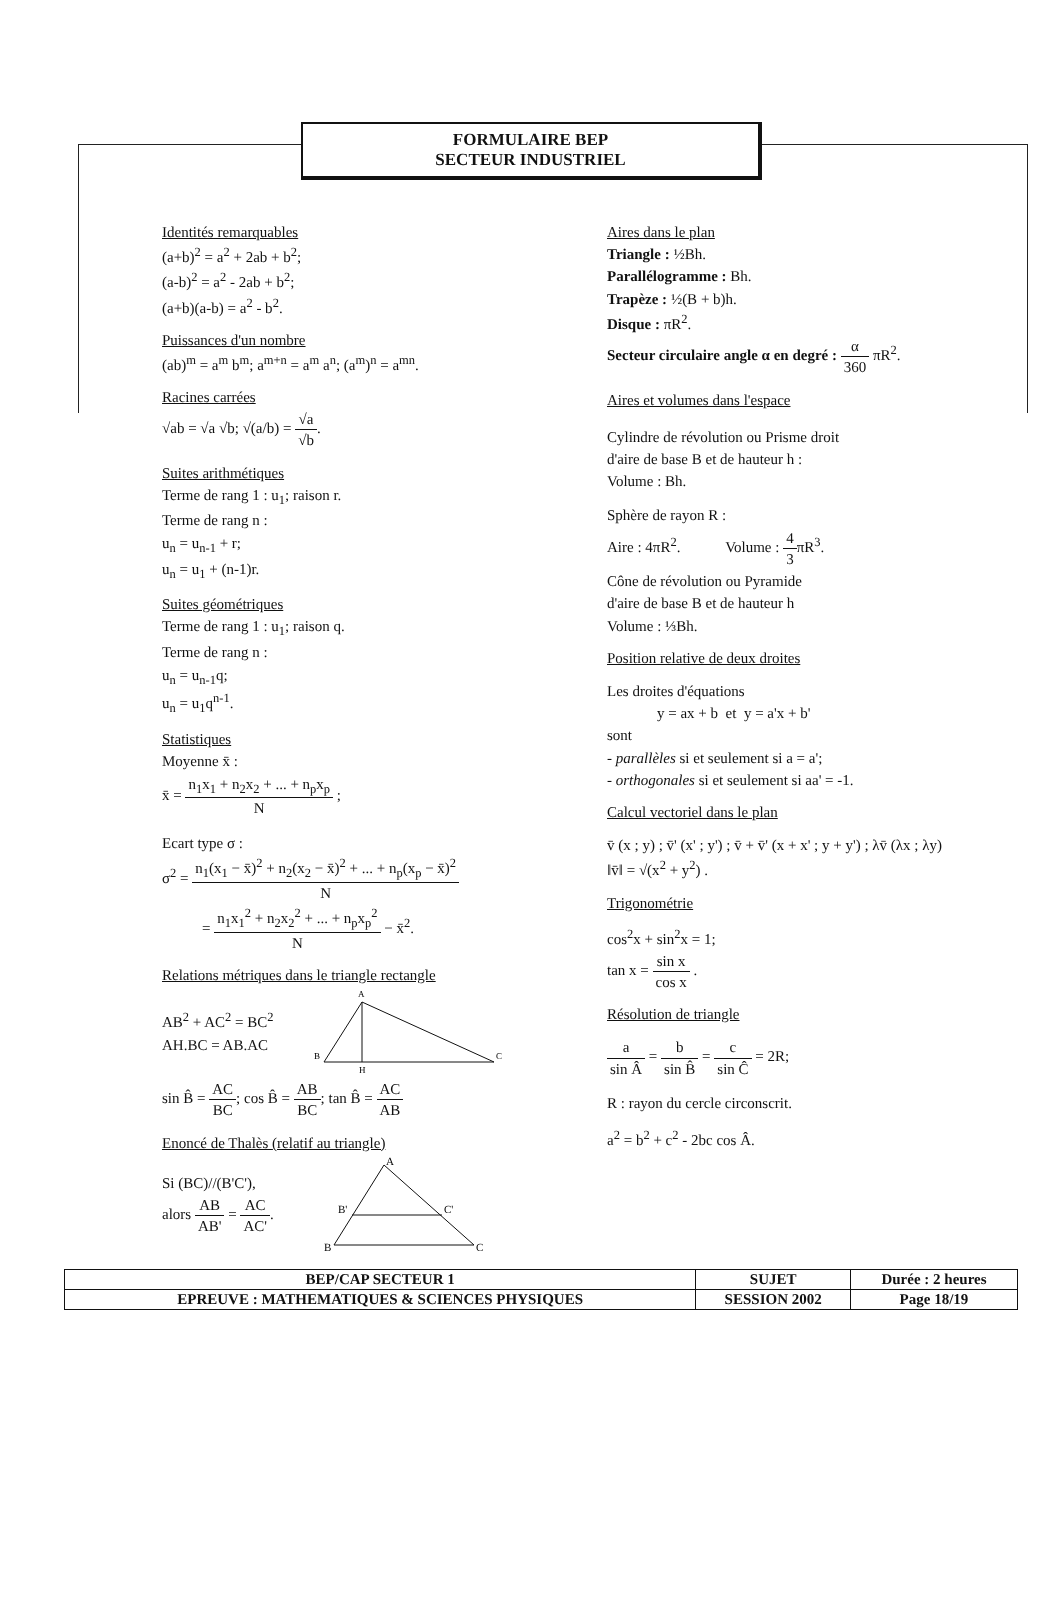FORMULAIRE BEP
SECTEUR INDUSTRIEL
Identités remarquables
(a+b)<sup>2</sup> = a<sup>2</sup> + 2ab + b<sup>2</sup>;
(a-b)<sup>2</sup> = a<sup>2</sup> - 2ab + b<sup>2</sup>;
(a+b)(a-b) = a<sup>2</sup> - b<sup>2</sup>.
Puissances d'un nombre
(ab)<sup>m</sup> = a<sup>m</sup> b<sup>m</sup>; a<sup>m+n</sup> = a<sup>m</sup> a<sup>n</sup>; (a<sup>m</sup>)<sup>n</sup> = a<sup>mn</sup>.
Racines carrées
√ab = √a √b; √(a/b) = √a √b.
Suites arithmétiques
Terme de rang 1 : u<sub>1</sub>; raison r.
Terme de rang n :
u<sub>n</sub> = u<sub>n-1</sub> + r;
u<sub>n</sub> = u<sub>1</sub> + (n-1)r.
Suites géométriques
Terme de rang 1 : u<sub>1</sub>; raison q.
Terme de rang n :
u<sub>n</sub> = u<sub>n-1</sub>q;
u<sub>n</sub> = u<sub>1</sub>q<sup>n-1</sup>.
Statistiques
Moyenne x̄ :
x̄ = n<sub>1</sub>x<sub>1</sub> + n<sub>2</sub>x<sub>2</sub> + ... + n<sub>p</sub>x<sub>p</sub> N ;
Ecart type σ :
σ<sup>2</sup> = n<sub>1</sub>(x<sub>1</sub> − x̄)<sup>2</sup> + n<sub>2</sub>(x<sub>2</sub> − x̄)<sup>2</sup> + ... + n<sub>p</sub>(x<sub>p</sub> − x̄)<sup>2</sup> N
= n<sub>1</sub>x<sub>1</sub><sup>2</sup> + n<sub>2</sub>x<sub>2</sub><sup>2</sup> + ... + n<sub>p</sub>x<sub>p</sub><sup>2</sup> N − x̄<sup>2</sup>.
Relations métriques dans le triangle rectangle
AB<sup>2</sup> + AC<sup>2</sup> = BC<sup>2</sup>
AH.BC = AB.AC
A
B
C
H
sin B̂ = AC BC; cos B̂ = AB BC; tan B̂ = AC AB
Enoncé de Thalès (relatif au triangle)
Si (BC)//(B'C'),
alors AB AB' = AC AC'.
A
B'
C'
B
C
Aires dans le plan
Triangle : ½Bh.
Parallélogramme : Bh.
Trapèze : ½(B + b)h.
Disque : πR<sup>2</sup>.
Secteur circulaire angle α en degré : α 360 πR<sup>2</sup>.
Aires et volumes dans l'espace
Cylindre de révolution ou Prisme droit
d'aire de base B et de hauteur h :
Volume : Bh.
Sphère de rayon R :
Aire : 4πR<sup>2</sup>. Volume : 4 3πR<sup>3</sup>.
Cône de révolution ou Pyramide
d'aire de base B et de hauteur h
Volume : ⅓Bh.
Position relative de deux droites
Les droites d'équations
y = ax + b et y = a'x + b'
sont
- parallèles si et seulement si a = a';
- orthogonales si et seulement si aa' = -1.
Calcul vectoriel dans le plan
v̄ (x ; y) ; v̄' (x' ; y') ; v̄ + v̄' (x + x' ; y + y') ; λv̄ (λx ; λy)
‖v̄‖ = √(x<sup>2</sup> + y<sup>2</sup>) .
Trigonométrie
cos<sup>2</sup>x + sin<sup>2</sup>x = 1;
tan x = sin x cos x .
Résolution de triangle
a sin Â = b sin B̂ = c sin Ĉ = 2R;
R : rayon du cercle circonscrit.
a<sup>2</sup> = b<sup>2</sup> + c<sup>2</sup> - 2bc cos Â.
| BEP/CAP SECTEUR 1 | SUJET | Durée : 2 heures |
| EPREUVE : MATHEMATIQUES & SCIENCES PHYSIQUES | SESSION 2002 | Page 18/19 |